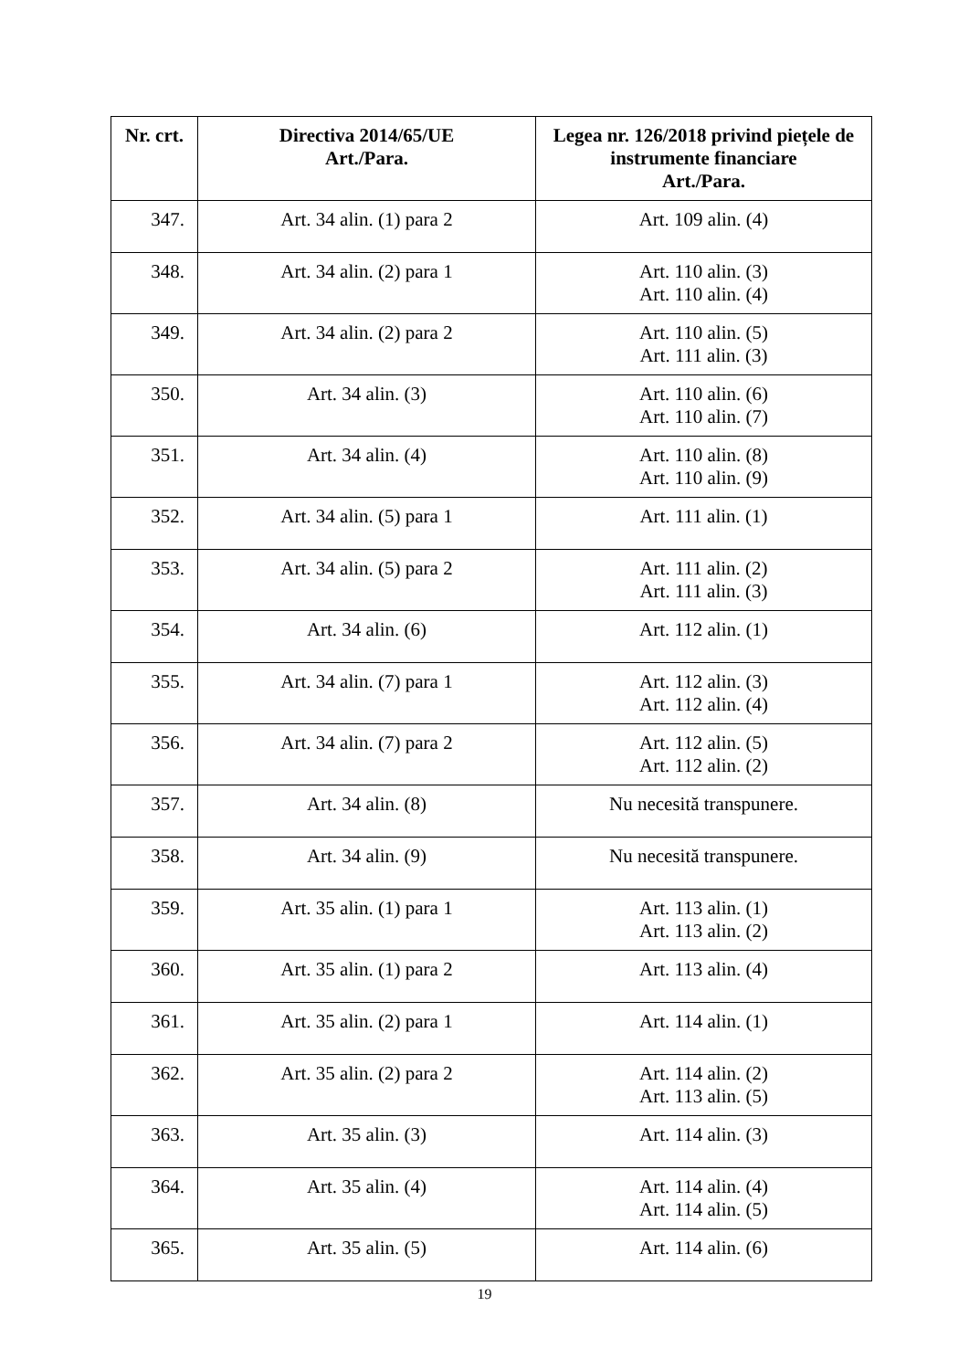| Nr. crt. | Directiva 2014/65/UE Art./Para. | Legea nr. 126/2018 privind piețele de instrumente financiare Art./Para. |
| --- | --- | --- |
| 347. | Art. 34 alin. (1) para 2 | Art. 109 alin. (4) |
| 348. | Art. 34 alin. (2) para 1 | Art. 110 alin. (3) Art. 110 alin. (4) |
| 349. | Art. 34 alin. (2) para 2 | Art. 110 alin. (5) Art. 111 alin. (3) |
| 350. | Art. 34 alin. (3) | Art. 110 alin. (6) Art. 110 alin. (7) |
| 351. | Art. 34 alin. (4) | Art. 110 alin. (8) Art. 110 alin. (9) |
| 352. | Art. 34 alin. (5) para 1 | Art. 111 alin. (1) |
| 353. | Art. 34 alin. (5) para 2 | Art. 111 alin. (2) Art. 111 alin. (3) |
| 354. | Art. 34 alin. (6) | Art. 112 alin. (1) |
| 355. | Art. 34 alin. (7) para 1 | Art. 112 alin. (3) Art. 112 alin. (4) |
| 356. | Art. 34 alin. (7) para 2 | Art. 112 alin. (5) Art. 112 alin. (2) |
| 357. | Art. 34 alin. (8) | Nu necesită transpunere. |
| 358. | Art. 34 alin. (9) | Nu necesită transpunere. |
| 359. | Art. 35 alin. (1) para 1 | Art. 113 alin. (1) Art. 113 alin. (2) |
| 360. | Art. 35 alin. (1) para 2 | Art. 113 alin. (4) |
| 361. | Art. 35 alin. (2) para 1 | Art. 114 alin. (1) |
| 362. | Art. 35 alin. (2) para 2 | Art. 114 alin. (2) Art. 113 alin. (5) |
| 363. | Art. 35 alin. (3) | Art. 114 alin. (3) |
| 364. | Art. 35 alin. (4) | Art. 114 alin. (4) Art. 114 alin. (5) |
| 365. | Art. 35 alin. (5) | Art. 114 alin. (6) |
19